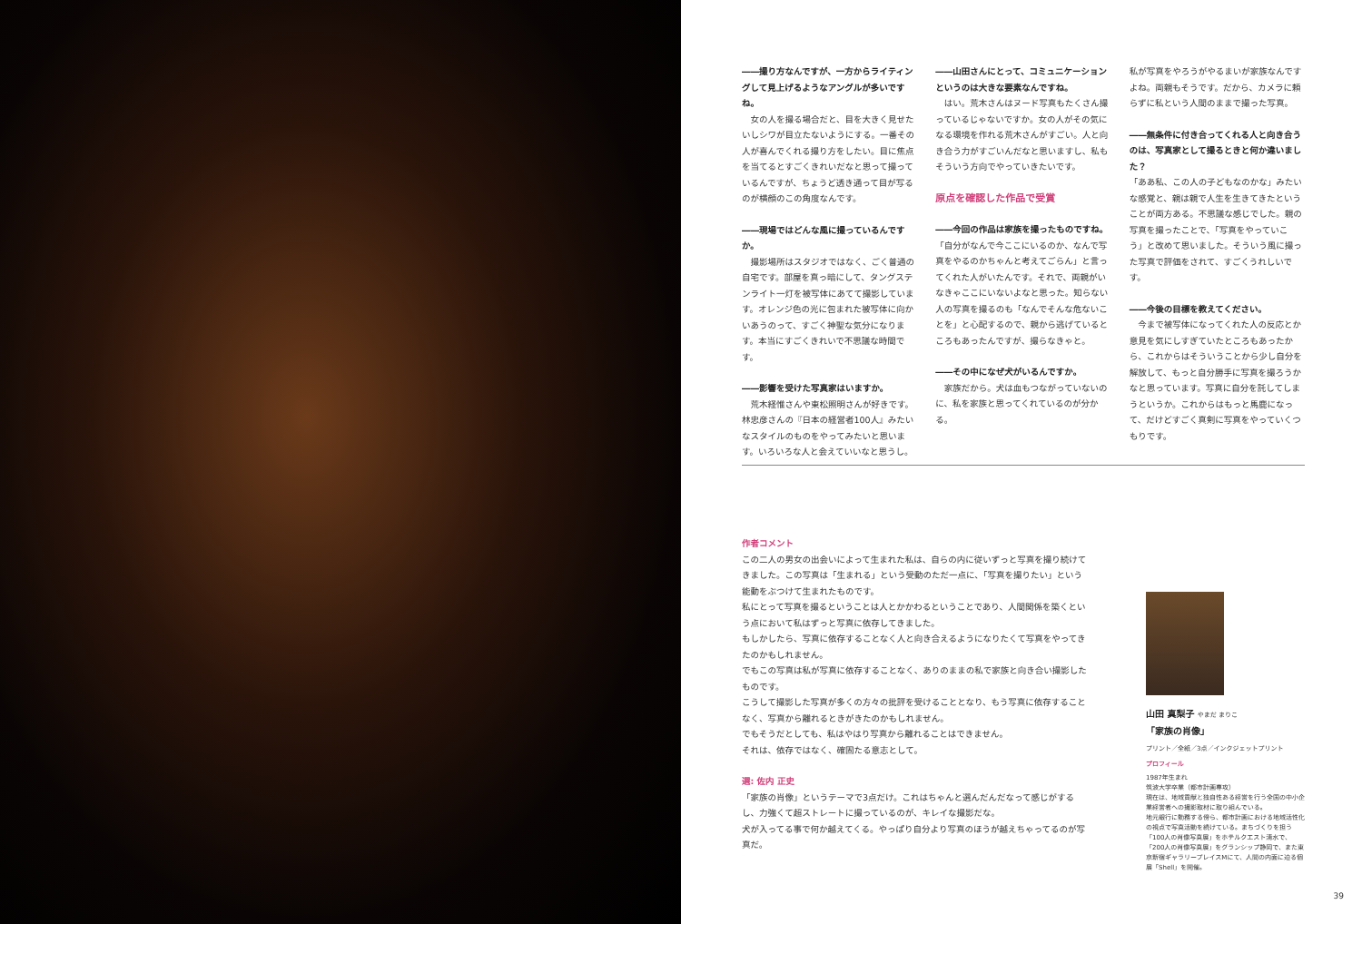――撮り方なんですが、一方からライティングして見上げるようなアングルが多いですね。
　女の人を撮る場合だと、目を大きく見せたいしシワが目立たないようにする。一番その人が喜んでくれる撮り方をしたい。目に焦点を当てるとすごくきれいだなと思って撮っているんですが、ちょうど透き通って目が写るのが横顔のこの角度なんです。
――現場ではどんな風に撮っているんですか。
　撮影場所はスタジオではなく、ごく普通の自宅です。部屋を真っ暗にして、タングステンライト一灯を被写体にあてて撮影しています。オレンジ色の光に包まれた被写体に向かいあうのって、すごく神聖な気分になります。本当にすごくきれいで不思議な時間です。
――影響を受けた写真家はいますか。
　荒木経惟さんや東松照明さんが好きです。林忠彦さんの『日本の経営者100人』みたいなスタイルのものをやってみたいと思います。いろいろな人と会えていいなと思うし。
――山田さんにとって、コミュニケーションというのは大きな要素なんですね。
　はい。荒木さんはヌード写真もたくさん撮っているじゃないですか。女の人がその気になる環境を作れる荒木さんがすごい。人と向き合う力がすごいんだなと思いますし、私もそういう方向でやっていきたいです。
原点を確認した作品で受賞
――今回の作品は家族を撮ったものですね。
「自分がなんで今ここにいるのか、なんで写真をやるのかちゃんと考えてごらん」と言ってくれた人がいたんです。それで、両親がいなきゃここにいないよなと思った。知らない人の写真を撮るのも「なんでそんな危ないことを」と心配するので、親から逃げているところもあったんですが、撮らなきゃと。
――その中になぜ犬がいるんですか。
　家族だから。犬は血もつながっていないのに、私を家族と思ってくれているのが分かる。
私が写真をやろうがやるまいが家族なんですよね。両親もそうです。だから、カメラに頼らずに私という人間のままで撮った写真。
――無条件に付き合ってくれる人と向き合うのは、写真家として撮るときと何か違いました？
「ああ私、この人の子どもなのかな」みたいな感覚と、親は親で人生を生きてきたということが両方ある。不思議な感じでした。親の写真を撮ったことで、「写真をやっていこう」と改めて思いました。そういう風に撮った写真で評価をされて、すごくうれしいです。
――今後の目標を教えてください。
　今まで被写体になってくれた人の反応とか意見を気にしすぎていたところもあったから、これからはそういうことから少し自分を解放して、もっと自分勝手に写真を撮ろうかなと思っています。写真に自分を託してしまうというか。これからはもっと馬鹿になって、だけどすごく真剣に写真をやっていくつもりです。
作者コメント
この二人の男女の出会いによって生まれた私は、自らの内に従いずっと写真を撮り続けてきました。この写真は「生まれる」という受動のただ一点に、「写真を撮りたい」という能動をぶつけて生まれたものです。
私にとって写真を撮るということは人とかかわるということであり、人間関係を築くという点において私はずっと写真に依存してきました。
もしかしたら、写真に依存することなく人と向き合えるようになりたくて写真をやってきたのかもしれません。
でもこの写真は私が写真に依存することなく、ありのままの私で家族と向き合い撮影したものです。
こうして撮影した写真が多くの方々の批評を受けることとなり、もう写真に依存することなく、写真から離れるときがきたのかもしれません。
でもそうだとしても、私はやはり写真から離れることはできません。
それは、依存ではなく、確固たる意志として。
選: 佐内 正史
「家族の肖像」というテーマで3点だけ。これはちゃんと選んだんだなって感じがするし、力強くて超ストレートに撮っているのが、キレイな撮影だな。
犬が入ってる事で何か越えてくる。やっぱり自分より写真のほうが越えちゃってるのが写真だ。
山田 真梨子 やまだ まりこ
「家族の肖像」
プリント／全紙／3点／インクジェットプリント
プロフィール
1987年生まれ
筑波大学卒業（都市計画専攻）
現在は、地域貢献と独自性ある経営を行う全国の中小企業経営者への撮影取材に取り組んでいる。
地元銀行に勤務する傍ら、都市計画における地域活性化の視点で写真活動を続けている。まちづくりを担う「100人の肖像写真展」をホテルクエスト清水で、「200人の肖像写真展」をグランシップ静岡で、また東京新宿ギャラリープレイスMにて、人間の内面に迫る個展「Shell」を開催。
39